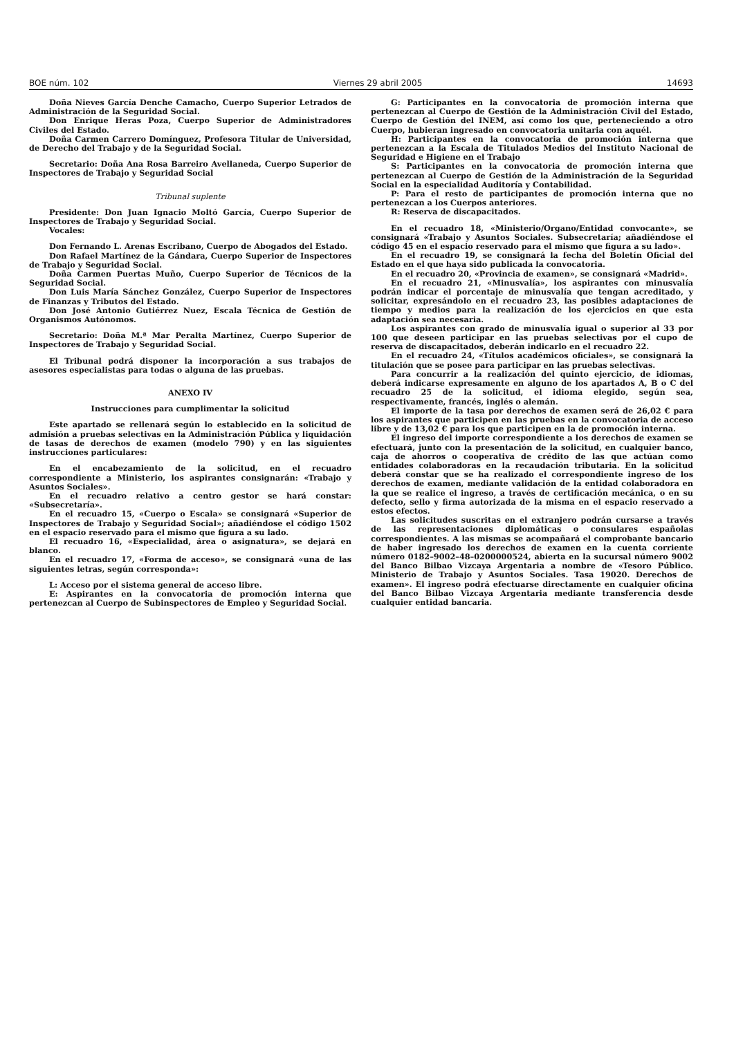BOE núm. 102 Viernes 29 abril 2005 14693
Doña Nieves García Denche Camacho, Cuerpo Superior Letrados de Administración de la Seguridad Social.
Don Enrique Heras Poza, Cuerpo Superior de Administradores Civiles del Estado.
Doña Carmen Carrero Domínguez, Profesora Titular de Universidad, de Derecho del Trabajo y de la Seguridad Social.
Secretario: Doña Ana Rosa Barreiro Avellaneda, Cuerpo Superior de Inspectores de Trabajo y Seguridad Social
Tribunal suplente
Presidente: Don Juan Ignacio Moltó García, Cuerpo Superior de Inspectores de Trabajo y Seguridad Social.
Vocales:
Don Fernando L. Arenas Escribano, Cuerpo de Abogados del Estado.
Don Rafael Martínez de la Gándara, Cuerpo Superior de Inspectores de Trabajo y Seguridad Social.
Doña Carmen Puertas Muño, Cuerpo Superior de Técnicos de la Seguridad Social.
Don Luis María Sánchez González, Cuerpo Superior de Inspectores de Finanzas y Tributos del Estado.
Don José Antonio Gutiérrez Nuez, Escala Técnica de Gestión de Organismos Autónomos.
Secretario: Doña M.ª Mar Peralta Martínez, Cuerpo Superior de Inspectores de Trabajo y Seguridad Social.
El Tribunal podrá disponer la incorporación a sus trabajos de asesores especialistas para todas o alguna de las pruebas.
ANEXO IV
Instrucciones para cumplimentar la solicitud
Este apartado se rellenará según lo establecido en la solicitud de admisión a pruebas selectivas en la Administración Pública y liquidación de tasas de derechos de examen (modelo 790) y en las siguientes instrucciones particulares:
En el encabezamiento de la solicitud, en el recuadro correspondiente a Ministerio, los aspirantes consignarán: «Trabajo y Asuntos Sociales».
En el recuadro relativo a centro gestor se hará constar: «Subsecretaría».
En el recuadro 15, «Cuerpo o Escala» se consignará «Superior de Inspectores de Trabajo y Seguridad Social»; añadiéndose el código 1502 en el espacio reservado para el mismo que figura a su lado.
El recuadro 16, «Especialidad, área o asignatura», se dejará en blanco.
En el recuadro 17, «Forma de acceso», se consignará «una de las siguientes letras, según corresponda»:
L: Acceso por el sistema general de acceso libre.
E: Aspirantes en la convocatoria de promoción interna que pertenezcan al Cuerpo de Subinspectores de Empleo y Seguridad Social.
G: Participantes en la convocatoria de promoción interna que pertenezcan al Cuerpo de Gestión de la Administración Civil del Estado, Cuerpo de Gestión del INEM, así como los que, perteneciendo a otro Cuerpo, hubieran ingresado en convocatoria unitaria con aquél.
H: Participantes en la convocatoria de promoción interna que pertenezcan a la Escala de Titulados Medios del Instituto Nacional de Seguridad e Higiene en el Trabajo
S: Participantes en la convocatoria de promoción interna que pertenezcan al Cuerpo de Gestión de la Administración de la Seguridad Social en la especialidad Auditoría y Contabilidad.
P: Para el resto de participantes de promoción interna que no pertenezcan a los Cuerpos anteriores.
R: Reserva de discapacitados.
En el recuadro 18, «Ministerio/Organo/Entidad convocante», se consignará «Trabajo y Asuntos Sociales. Subsecretaría; añadiéndose el código 45 en el espacio reservado para el mismo que figura a su lado».
En el recuadro 19, se consignará la fecha del Boletín Oficial del Estado en el que haya sido publicada la convocatoria.
En el recuadro 20, «Provincia de examen», se consignará «Madrid».
En el recuadro 21, «Minusvalía», los aspirantes con minusvalía podrán indicar el porcentaje de minusvalía que tengan acreditado, y solicitar, expresándolo en el recuadro 23, las posibles adaptaciones de tiempo y medios para la realización de los ejercicios en que esta adaptación sea necesaria.
Los aspirantes con grado de minusvalía igual o superior al 33 por 100 que deseen participar en las pruebas selectivas por el cupo de reserva de discapacitados, deberán indicarlo en el recuadro 22.
En el recuadro 24, «Títulos académicos oficiales», se consignará la titulación que se posee para participar en las pruebas selectivas.
Para concurrir a la realización del quinto ejercicio, de idiomas, deberá indicarse expresamente en alguno de los apartados A, B o C del recuadro 25 de la solicitud, el idioma elegido, según sea, respectivamente, francés, inglés o alemán.
El importe de la tasa por derechos de examen será de 26,02 € para los aspirantes que participen en las pruebas en la convocatoria de acceso libre y de 13,02 € para los que participen en la de promoción interna.
El ingreso del importe correspondiente a los derechos de examen se efectuará, junto con la presentación de la solicitud, en cualquier banco, caja de ahorros o cooperativa de crédito de las que actúan como entidades colaboradoras en la recaudación tributaria. En la solicitud deberá constar que se ha realizado el correspondiente ingreso de los derechos de examen, mediante validación de la entidad colaboradora en la que se realice el ingreso, a través de certificación mecánica, o en su defecto, sello y firma autorizada de la misma en el espacio reservado a estos efectos.
Las solicitudes suscritas en el extranjero podrán cursarse a través de las representaciones diplomáticas o consulares españolas correspondientes. A las mismas se acompañará el comprobante bancario de haber ingresado los derechos de examen en la cuenta corriente número 0182–9002–48–0200000524, abierta en la sucursal número 9002 del Banco Bilbao Vizcaya Argentaria a nombre de «Tesoro Público. Ministerio de Trabajo y Asuntos Sociales. Tasa 19020. Derechos de examen». El ingreso podrá efectuarse directamente en cualquier oficina del Banco Bilbao Vizcaya Argentaria mediante transferencia desde cualquier entidad bancaria.